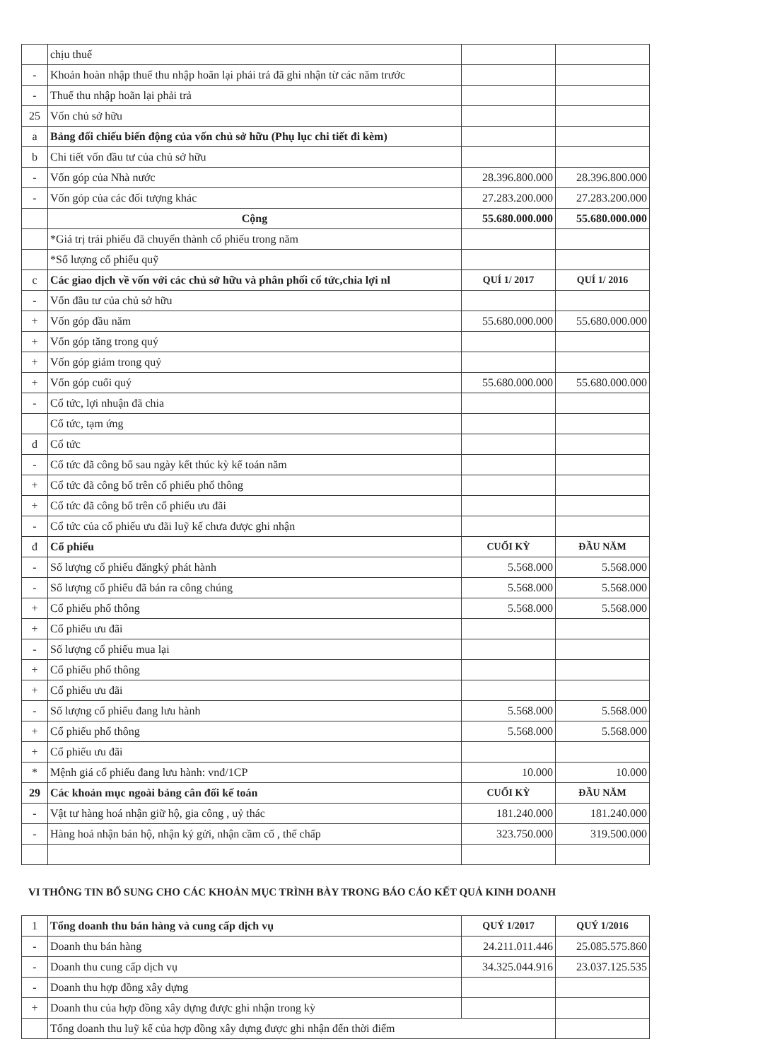| | chịu thuế | | |
| - | Khoản hoàn nhập thuế thu nhập hoãn lại phải trả đã ghi nhận từ các năm trước | | |
| - | Thuế thu nhập hoãn lại phải trả | | |
| 25 | Vốn chủ sở hữu | | |
| a | Bảng đối chiếu biến động của vốn chủ sở hữu (Phụ lục chi tiết đi kèm) | | |
| b | Chi tiết vốn đầu tư của chủ sở hữu | | |
| - | Vốn góp của Nhà nước | 28.396.800.000 | 28.396.800.000 |
| - | Vốn góp của các đối tượng khác | 27.283.200.000 | 27.283.200.000 |
| | Cộng | 55.680.000.000 | 55.680.000.000 |
| | *Giá trị trái phiếu đã chuyển thành cổ phiếu trong năm | | |
| | *Số lượng cổ phiếu quỹ | | |
| c | Các giao dịch về vốn với các chủ sở hữu và phân phối cổ tức,chia lợi nl | QUÍ 1/ 2017 | QUÍ 1/ 2016 |
| - | Vốn đầu tư của chủ sở hữu | | |
| + | Vốn góp đầu năm | 55.680.000.000 | 55.680.000.000 |
| + | Vốn góp tăng trong quý | | |
| + | Vốn góp giảm trong quý | | |
| + | Vốn góp cuối quý | 55.680.000.000 | 55.680.000.000 |
| - | Cổ tức, lợi nhuận đã chia | | |
| | Cổ tức, tạm ứng | | |
| d | Cổ tức | | |
| - | Cổ tức đã công bố sau ngày kết thúc kỳ kế toán năm | | |
| + | Cổ tức đã công bố trên cổ phiếu phổ thông | | |
| + | Cổ tức đã công bố trên cổ phiếu ưu đãi | | |
| - | Cổ tức của cổ phiếu ưu đãi luỹ kế chưa được ghi nhận | | |
| đ | Cổ phiếu | CUỐI KỲ | ĐẦU NĂM |
| - | Số lượng cổ phiếu đăngký phát hành | 5.568.000 | 5.568.000 |
| - | Số lượng cổ phiếu đã bán ra công chúng | 5.568.000 | 5.568.000 |
| + | Cổ phiếu phổ thông | 5.568.000 | 5.568.000 |
| + | Cổ phiếu ưu đãi | | |
| - | Số lượng cổ phiếu mua lại | | |
| + | Cổ phiếu phổ thông | | |
| + | Cổ phiếu ưu đãi | | |
| - | Số lượng cổ phiếu đang lưu hành | 5.568.000 | 5.568.000 |
| + | Cổ phiếu phổ thông | 5.568.000 | 5.568.000 |
| + | Cổ phiếu ưu đãi | | |
| * | Mệnh giá cổ phiếu đang lưu hành: vnđ/1CP | 10.000 | 10.000 |
| 29 | Các khoản mục ngoài bảng cân đối kế toán | CUỐI KỲ | ĐẦU NĂM |
| - | Vật tư hàng hoá nhận giữ hộ, gia công , uỷ thác | 181.240.000 | 181.240.000 |
| - | Hàng hoá nhận bán hộ, nhận ký gửi, nhận cầm cố , thế chấp | 323.750.000 | 319.500.000 |
VI THÔNG TIN BỔ SUNG CHO CÁC KHOẢN MỤC TRÌNH BÀY TRONG BÁO CÁO KẾT QUẢ KINH DOANH
| 1 | Tổng doanh thu bán hàng và cung cấp dịch vụ | QUÝ 1/2017 | QUÝ 1/2016 |
| - | Doanh thu bán hàng | 24.211.011.446 | 25.085.575.860 |
| - | Doanh thu cung cấp dịch vụ | 34.325.044.916 | 23.037.125.535 |
| - | Doanh thu hợp đồng xây dựng | | |
| + | Doanh thu của hợp đồng xây dựng được ghi nhận trong kỳ | | |
| | Tổng doanh thu luỹ kế của hợp đồng xây dựng được ghi nhận đến thời điểm | | |